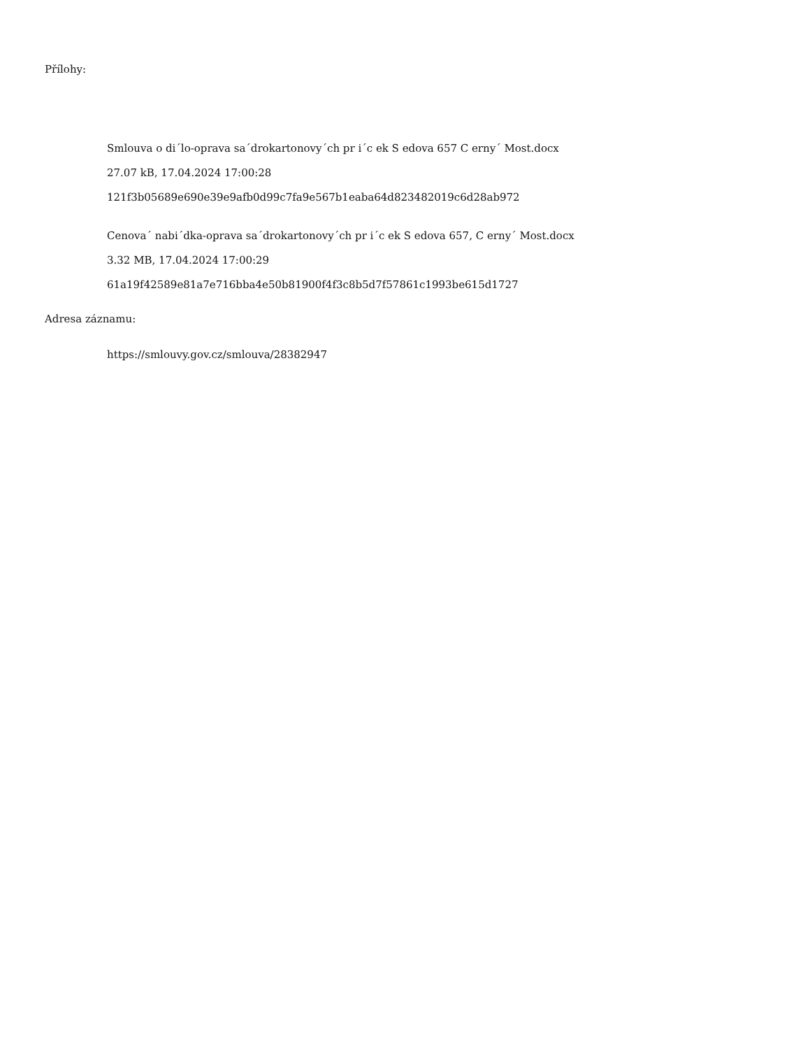Přílohy:
Smlouva o di´lo-oprava sa´drokartonovy´ch pr i´c ek S edova 657 C erny´ Most.docx
27.07 kB, 17.04.2024 17:00:28
121f3b05689e690e39e9afb0d99c7fa9e567b1eaba64d823482019c6d28ab972
Cenova´ nabi´dka-oprava sa´drokartonovy´ch pr i´c ek S edova 657, C erny´ Most.docx
3.32 MB, 17.04.2024 17:00:29
61a19f42589e81a7e716bba4e50b81900f4f3c8b5d7f57861c1993be615d1727
Adresa záznamu:
https://smlouvy.gov.cz/smlouva/28382947